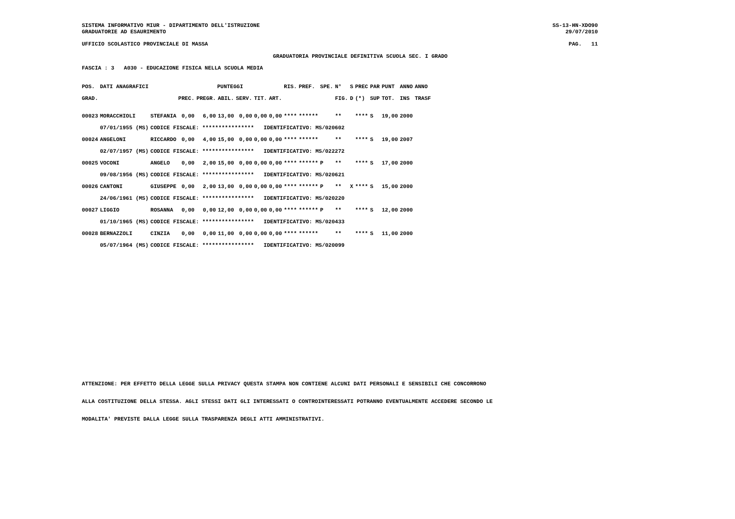SISTEMA INFORMATIVO MIUR - DIPARTIMENTO DELL'ISTRUZIONE SS-13-HN-XDO90
GRADUATORIE AD ESAURIMENTO 29/07/2010
UFFICIO SCOLASTICO PROVINCIALE DI MASSA PAG. 11
GRADUATORIA PROVINCIALE DEFINITIVA SCUOLA SEC. I GRADO
FASCIA : 3 A030 - EDUCAZIONE FISICA NELLA SCUOLA MEDIA
| POS. | DATI ANAGRAFICI | | PUNTEGGI | | | | | | RIS. | PREF. | SPE. | N° | S | PREC | PAR | PUNT | ANNO | ANNO |
| --- | --- | --- | --- | --- | --- | --- | --- | --- | --- | --- | --- | --- | --- | --- | --- | --- | --- | --- |
| GRAD. | | | PREC. | PREGR. | ABIL. | SERV. | TIT. | ART. | | | | FIG. | D | (*) | SUP | TOT. | INS | TRASF |
| 00023 | MORACCHIOLI | STEFANIA | 0,00 | 6,00 | 13,00 | 0,00 | 0,00 | 0,00 | **** | ****** | | ** | | **** | S | 19,00 | 2000 | |
| | 07/01/1955 (MS) | CODICE FISCALE: **************** IDENTIFICATIVO: MS/020602 | | | | | | | | | | | | | | | | |
| 00024 | ANGELONI | RICCARDO | 0,00 | 4,00 | 15,00 | 0,00 | 0,00 | 0,00 | **** | ****** | | ** | | **** | S | 19,00 | 2007 | |
| | 02/07/1957 (MS) | CODICE FISCALE: **************** IDENTIFICATIVO: MS/022272 | | | | | | | | | | | | | | | | |
| 00025 | VOCONI | ANGELO | 0,00 | 2,00 | 15,00 | 0,00 | 0,00 | 0,00 | **** | ****** | P | ** | | **** | S | 17,00 | 2000 | |
| | 09/08/1956 (MS) | CODICE FISCALE: **************** IDENTIFICATIVO: MS/020621 | | | | | | | | | | | | | | | | |
| 00026 | CANTONI | GIUSEPPE | 0,00 | 2,00 | 13,00 | 0,00 | 0,00 | 0,00 | **** | ****** | P | ** | X | **** | S | 15,00 | 2000 | |
| | 24/06/1961 (MS) | CODICE FISCALE: **************** IDENTIFICATIVO: MS/020220 | | | | | | | | | | | | | | | | |
| 00027 | LIGGIO | ROSANNA | 0,00 | 0,00 | 12,00 | 0,00 | 0,00 | 0,00 | **** | ****** | P | ** | | **** | S | 12,00 | 2000 | |
| | 01/10/1965 (MS) | CODICE FISCALE: **************** IDENTIFICATIVO: MS/020433 | | | | | | | | | | | | | | | | |
| 00028 | BERNAZZOLI | CINZIA | 0,00 | 0,00 | 11,00 | 0,00 | 0,00 | 0,00 | **** | ****** | | ** | | **** | S | 11,00 | 2000 | |
| | 05/07/1964 (MS) | CODICE FISCALE: **************** IDENTIFICATIVO: MS/020099 | | | | | | | | | | | | | | | | |
ATTENZIONE: PER EFFETTO DELLA LEGGE SULLA PRIVACY QUESTA STAMPA NON CONTIENE ALCUNI DATI PERSONALI E SENSIBILI CHE CONCORRONO
ALLA COSTITUZIONE DELLA STESSA. AGLI STESSI DATI GLI INTERESSATI O CONTROINTERESSATI POTRANNO EVENTUALMENTE ACCEDERE SECONDO LE
MODALITA' PREVISTE DALLA LEGGE SULLA TRASPARENZA DEGLI ATTI AMMINISTRATIVI.